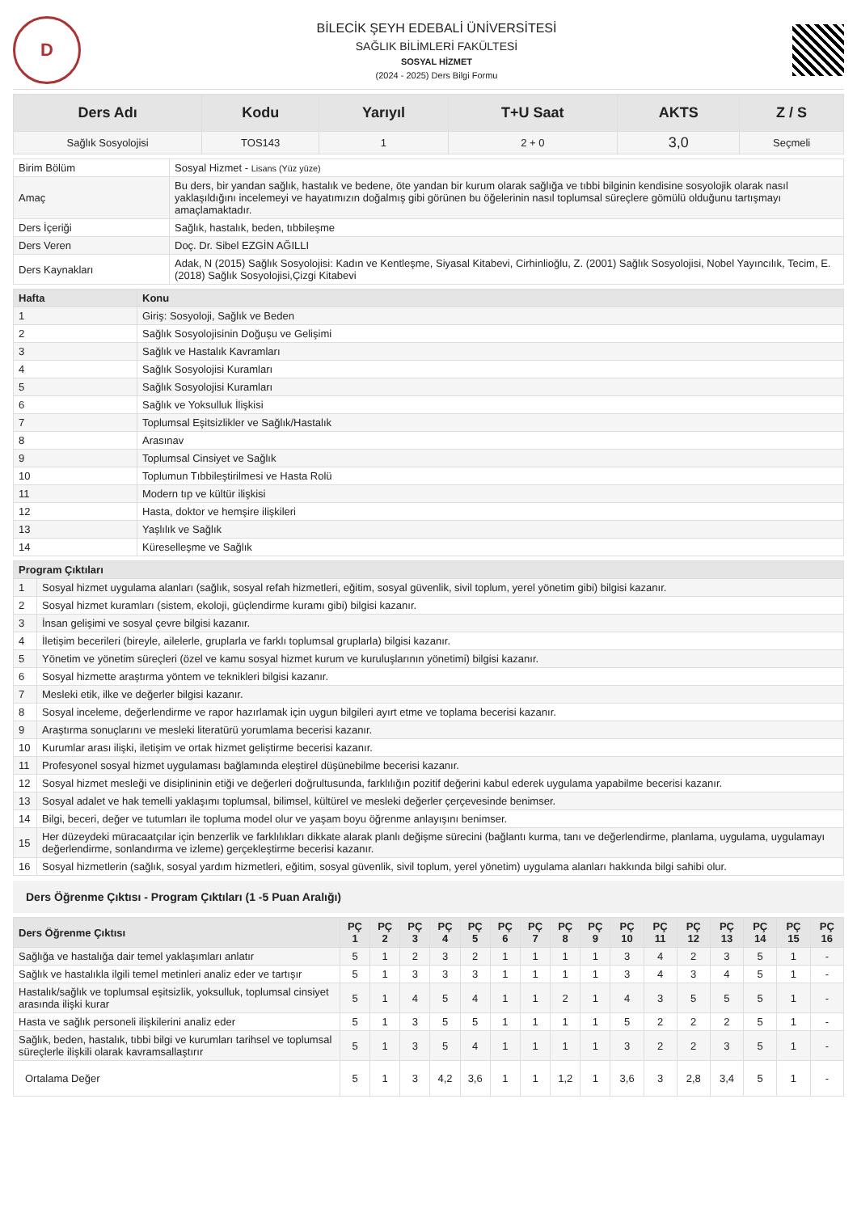D
BİLECİK ŞEYH EDEBALİ ÜNİVERSİTESİ
SAĞLIK BİLİMLERİ FAKÜLTESİ
SOSYAL HİZMET
(2024 - 2025) Ders Bilgi Formu
| Ders Adı | Kodu | Yarıyıl | T+U Saat | AKTS | Z / S |
| --- | --- | --- | --- | --- | --- |
| Sağlık Sosyolojisi | TOS143 | 1 | 2 + 0 | 3,0 | Seçmeli |
| Birim Bölüm | Sosyal Hizmet - Lisans (Yüz yüze) |
| Amaç | Bu ders, bir yandan sağlık, hastalık ve bedene, öte yandan bir kurum olarak sağlığa ve tıbbi bilginin kendisine sosyolojik olarak nasıl yaklaşıldığını incelemeyi ve hayatımızın doğalmış gibi görünen bu öğelerinin nasıl toplumsal süreçlere gömülü olduğunu tartışmayı amaçlamaktadır. |
| Ders İçeriği | Sağlık, hastalık, beden, tıbbileşme |
| Ders Veren | Doç. Dr. Sibel EZGİN AĞILLI |
| Ders Kaynakları | Adak, N (2015) Sağlık Sosyolojisi: Kadın ve Kentleşme, Siyasal Kitabevi, Cirhinlioğlu, Z. (2001) Sağlık Sosyolojisi, Nobel Yayıncılık, Tecim, E. (2018) Sağlık Sosyolojisi,Çizgi Kitabevi |
| Hafta | Konu |
| --- | --- |
| 1 | Giriş: Sosyoloji, Sağlık ve Beden |
| 2 | Sağlık Sosyolojisinin Doğuşu ve Gelişimi |
| 3 | Sağlık ve Hastalık Kavramları |
| 4 | Sağlık Sosyolojisi Kuramları |
| 5 | Sağlık Sosyolojisi Kuramları |
| 6 | Sağlık ve Yoksulluk İlişkisi |
| 7 | Toplumsal Eşitsizlikler ve Sağlık/Hastalık |
| 8 | Arasınav |
| 9 | Toplumsal Cinsiyet ve Sağlık |
| 10 | Toplumun Tıbbileştirilmesi ve Hasta Rolü |
| 11 | Modern tıp ve kültür ilişkisi |
| 12 | Hasta, doktor ve hemşire ilişkileri |
| 13 | Yaşlılık ve Sağlık |
| 14 | Küreselleşme ve Sağlık |
| Program Çıktıları | |
| --- | --- |
| 1 | Sosyal hizmet uygulama alanları (sağlık, sosyal refah hizmetleri, eğitim, sosyal güvenlik, sivil toplum, yerel yönetim gibi) bilgisi kazanır. |
| 2 | Sosyal hizmet kuramları (sistem, ekoloji, güçlendirme kuramı gibi) bilgisi kazanır. |
| 3 | İnsan gelişimi ve sosyal çevre bilgisi kazanır. |
| 4 | İletişim becerileri (bireyle, ailelerle, gruplarla ve farklı toplumsal gruplarla) bilgisi kazanır. |
| 5 | Yönetim ve yönetim süreçleri (özel ve kamu sosyal hizmet kurum ve kuruluşlarının yönetimi) bilgisi kazanır. |
| 6 | Sosyal hizmette araştırma yöntem ve teknikleri bilgisi kazanır. |
| 7 | Mesleki etik, ilke ve değerler bilgisi kazanır. |
| 8 | Sosyal inceleme, değerlendirme ve rapor hazırlamak için uygun bilgileri ayırt etme ve toplama becerisi kazanır. |
| 9 | Araştırma sonuçlarını ve mesleki literatürü yorumlama becerisi kazanır. |
| 10 | Kurumlar arası ilişki, iletişim ve ortak hizmet geliştirme becerisi kazanır. |
| 11 | Profesyonel sosyal hizmet uygulaması bağlamında eleştirel düşünebilme becerisi kazanır. |
| 12 | Sosyal hizmet mesleği ve disiplininin etiği ve değerleri doğrultusunda, farklılığın pozitif değerini kabul ederek uygulama yapabilme becerisi kazanır. |
| 13 | Sosyal adalet ve hak temelli yaklaşımı toplumsal, bilimsel, kültürel ve mesleki değerler çerçevesinde benimser. |
| 14 | Bilgi, beceri, değer ve tutumları ile topluma model olur ve yaşam boyu öğrenme anlayışını benimser. |
| 15 | Her düzeydeki müracaatçılar için benzerlik ve farklılıkları dikkate alarak planlı değişme sürecini (bağlantı kurma, tanı ve değerlendirme, planlama, uygulama, uygulamayı değerlendirme, sonlandırma ve izleme) gerçekleştirme becerisi kazanır. |
| 16 | Sosyal hizmetlerin (sağlık, sosyal yardım hizmetleri, eğitim, sosyal güvenlik, sivil toplum, yerel yönetim) uygulama alanları hakkında bilgi sahibi olur. |
Ders Öğrenme Çıktısı - Program Çıktıları (1 -5 Puan Aralığı)
| Ders Öğrenme Çıktısı | PÇ 1 | PÇ 2 | PÇ 3 | PÇ 4 | PÇ 5 | PÇ 6 | PÇ 7 | PÇ 8 | PÇ 9 | PÇ 10 | PÇ 11 | PÇ 12 | PÇ 13 | PÇ 14 | PÇ 15 | PÇ 16 |
| --- | --- | --- | --- | --- | --- | --- | --- | --- | --- | --- | --- | --- | --- | --- | --- | --- |
| Sağlığa ve hastalığa dair temel yaklaşımları anlatır | 5 | 1 | 2 | 3 | 2 | 1 | 1 | 1 | 1 | 3 | 4 | 2 | 3 | 5 | 1 | - |
| Sağlık ve hastalıkla ilgili temel metinleri analiz eder ve tartışır | 5 | 1 | 3 | 3 | 3 | 1 | 1 | 1 | 1 | 3 | 4 | 3 | 4 | 5 | 1 | - |
| Hastalık/sağlık ve toplumsal eşitsizlik, yoksulluk, toplumsal cinsiyet arasında ilişki kurar | 5 | 1 | 4 | 5 | 4 | 1 | 1 | 2 | 1 | 4 | 3 | 5 | 5 | 5 | 1 | - |
| Hasta ve sağlık personeli ilişkilerini analiz eder | 5 | 1 | 3 | 5 | 5 | 1 | 1 | 1 | 1 | 5 | 2 | 2 | 2 | 5 | 1 | - |
| Sağlık, beden, hastalık, tıbbi bilgi ve kurumları tarihsel ve toplumsal süreçlerle ilişkili olarak kavramsallaştırır | 5 | 1 | 3 | 5 | 4 | 1 | 1 | 1 | 1 | 3 | 2 | 2 | 3 | 5 | 1 | - |
| Ortalama Değer | 5 | 1 | 3 | 4,2 | 3,6 | 1 | 1 | 1,2 | 1 | 3,6 | 3 | 2,8 | 3,4 | 5 | 1 | - |